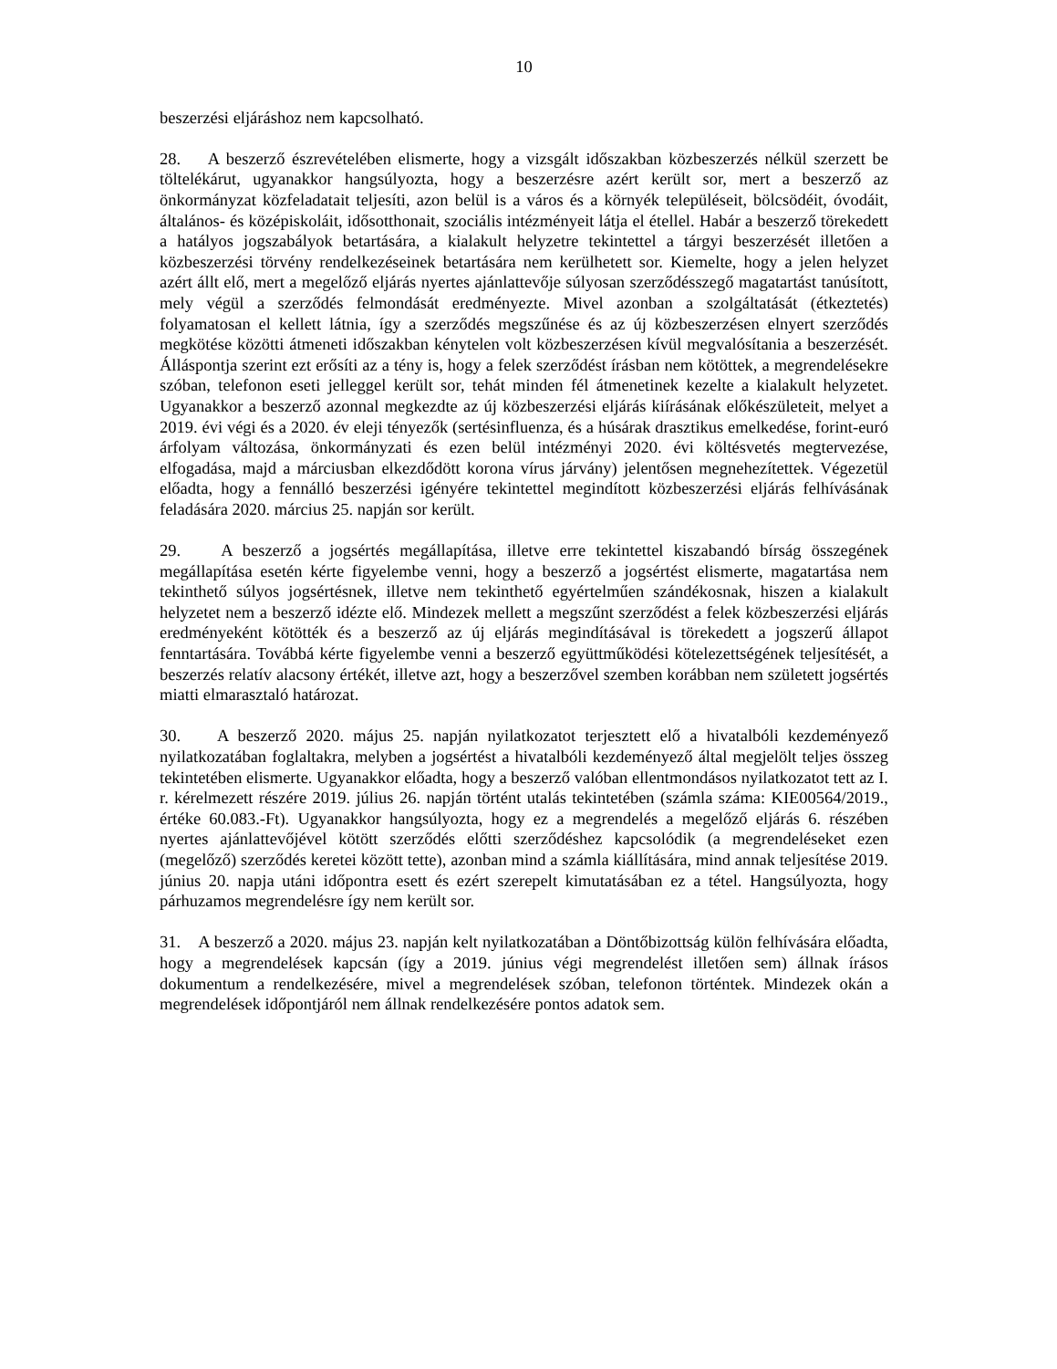10
beszerzési eljáráshoz nem kapcsolható.
28. A beszerző észrevételében elismerte, hogy a vizsgált időszakban közbeszerzés nélkül szerzett be töltelékárut, ugyanakkor hangsúlyozta, hogy a beszerzésre azért került sor, mert a beszerző az önkormányzat közfeladatait teljesíti, azon belül is a város és a környék településeit, bölcsödéit, óvodáit, általános- és középiskoláit, idősotthonait, szociális intézményeit látja el étellel. Habár a beszerző törekedett a hatályos jogszabályok betartására, a kialakult helyzetre tekintettel a tárgyi beszerzését illetően a közbeszerzési törvény rendelkezéseinek betartására nem kerülhetett sor. Kiemelte, hogy a jelen helyzet azért állt elő, mert a megelőző eljárás nyertes ajánlattevője súlyosan szerződésszegő magatartást tanúsított, mely végül a szerződés felmondását eredményezte. Mivel azonban a szolgáltatását (étkeztetés) folyamatosan el kellett látnia, így a szerződés megszűnése és az új közbeszerzésen elnyert szerződés megkötése közötti átmeneti időszakban kénytelen volt közbeszerzésen kívül megvalósítania a beszerzését. Álláspontja szerint ezt erősíti az a tény is, hogy a felek szerződést írásban nem kötöttek, a megrendelésekre szóban, telefonon eseti jelleggel került sor, tehát minden fél átmenetinek kezelte a kialakult helyzetet. Ugyanakkor a beszerző azonnal megkezdte az új közbeszerzési eljárás kiírásának előkészületeit, melyet a 2019. évi végi és a 2020. év eleji tényezők (sertésinfluenza, és a húsárak drasztikus emelkedése, forint-euró árfolyam változása, önkormányzati és ezen belül intézményi 2020. évi költésvetés megtervezése, elfogadása, majd a márciusban elkezdődött korona vírus járvány) jelentősen megnehezítettek. Végezetül előadta, hogy a fennálló beszerzési igényére tekintettel megindított közbeszerzési eljárás felhívásának feladására 2020. március 25. napján sor került.
29. A beszerző a jogsértés megállapítása, illetve erre tekintettel kiszabandó bírság összegének megállapítása esetén kérte figyelembe venni, hogy a beszerző a jogsértést elismerte, magatartása nem tekinthető súlyos jogsértésnek, illetve nem tekinthető egyértelműen szándékosnak, hiszen a kialakult helyzetet nem a beszerző idézte elő. Mindezek mellett a megszűnt szerződést a felek közbeszerzési eljárás eredményeként kötötték és a beszerző az új eljárás megindításával is törekedett a jogszerű állapot fenntartására. Továbbá kérte figyelembe venni a beszerző együttműködési kötelezettségének teljesítését, a beszerzés relatív alacsony értékét, illetve azt, hogy a beszerzővel szemben korábban nem született jogsértés miatti elmarasztaló határozat.
30. A beszerző 2020. május 25. napján nyilatkozatot terjesztett elő a hivatalbóli kezdeményező nyilatkozatában foglaltakra, melyben a jogsértést a hivatalbóli kezdeményező által megjelölt teljes összeg tekintetében elismerte. Ugyanakkor előadta, hogy a beszerző valóban ellentmondásos nyilatkozatot tett az I. r. kérelmezett részére 2019. július 26. napján történt utalás tekintetében (számla száma: KIE00564/2019., értéke 60.083.-Ft). Ugyanakkor hangsúlyozta, hogy ez a megrendelés a megelőző eljárás 6. részében nyertes ajánlattevőjével kötött szerződés előtti szerződéshez kapcsolódik (a megrendeléseket ezen (megelőző) szerződés keretei között tette), azonban mind a számla kiállítására, mind annak teljesítése 2019. június 20. napja utáni időpontra esett és ezért szerepelt kimutatásában ez a tétel. Hangsúlyozta, hogy párhuzamos megrendelésre így nem került sor.
31. A beszerző a 2020. május 23. napján kelt nyilatkozatában a Döntőbizottság külön felhívására előadta, hogy a megrendelések kapcsán (így a 2019. június végi megrendelést illetően sem) állnak írásos dokumentum a rendelkezésére, mivel a megrendelések szóban, telefonon történtek. Mindezek okán a megrendelések időpontjáról nem állnak rendelkezésére pontos adatok sem.